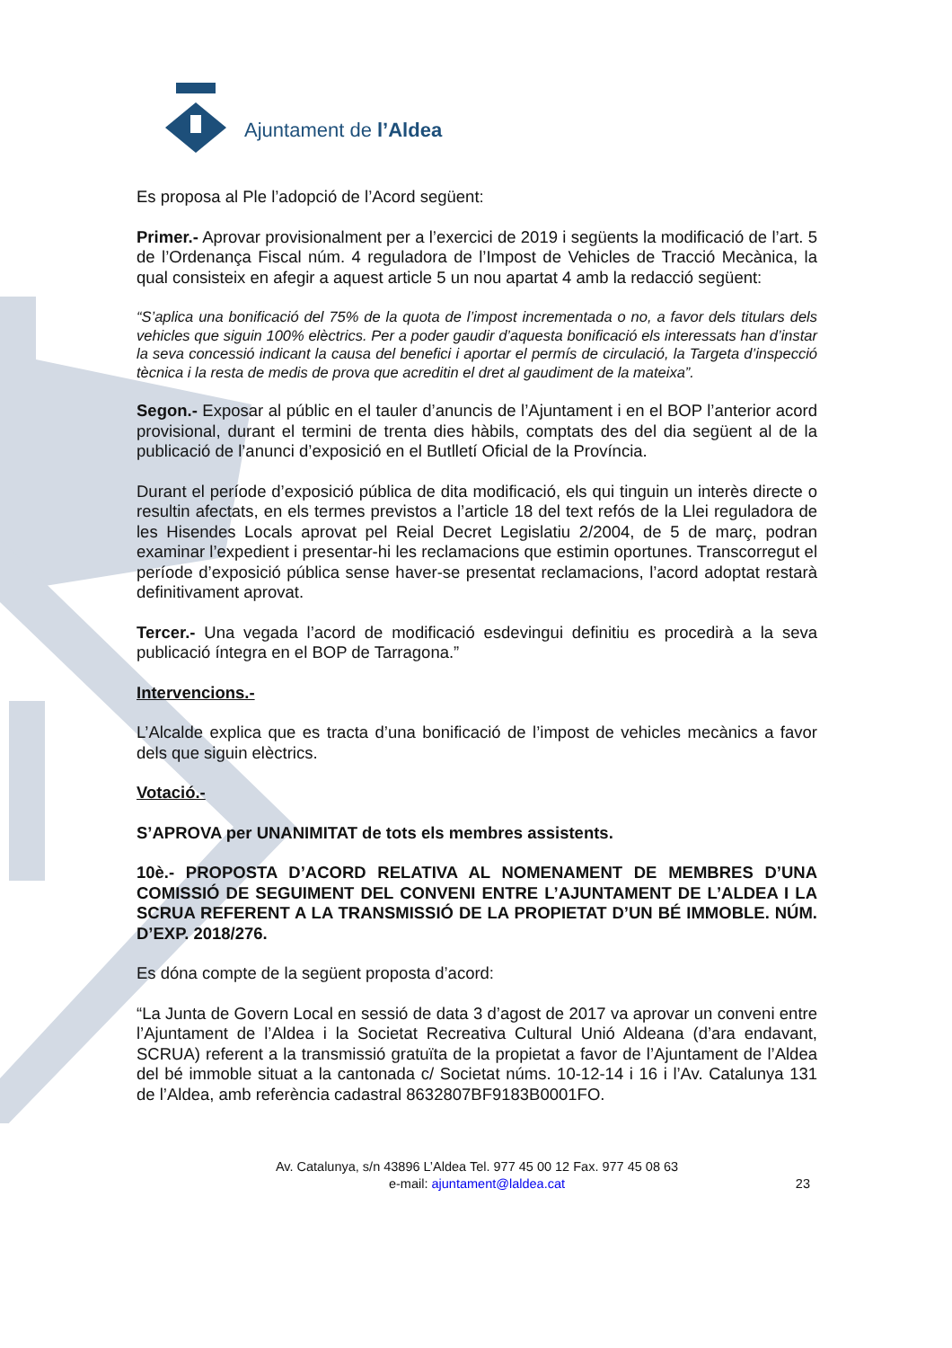Ajuntament de l’Aldea
Es proposa al Ple l’adopció de l’Acord següent:
Primer.- Aprovar provisionalment per a l’exercici de 2019 i següents la modificació de l’art. 5 de l’Ordenança Fiscal núm. 4 reguladora de l’Impost de Vehicles de Tracció Mecànica, la qual consisteix en afegir a aquest article 5 un nou apartat 4 amb la redacció següent:
“S’aplica una bonificació del 75% de la quota de l’impost incrementada o no, a favor dels titulars dels vehicles que siguin 100% elèctrics. Per a poder gaudir d’aquesta bonificació els interessats han d’instar la seva concessió indicant la causa del benefici i aportar el permís de circulació, la Targeta d’inspecció tècnica i la resta de medis de prova que acreditin el dret al gaudiment de la mateixa”.
Segon.- Exposar al públic en el tauler d’anuncis de l’Ajuntament i en el BOP l’anterior acord provisional, durant el termini de trenta dies hàbils, comptats des del dia següent al de la publicació de l’anunci d’exposició en el Butlletí Oficial de la Província.
Durant el període d’exposició pública de dita modificació, els qui tinguin un interès directe o resultin afectats, en els termes previstos a l’article 18 del text refós de la Llei reguladora de les Hisendes Locals aprovat pel Reial Decret Legislatiu 2/2004, de 5 de març, podran examinar l’expedient i presentar-hi les reclamacions que estimin oportunes. Transcorregut el període d’exposició pública sense haver-se presentat reclamacions, l’acord adoptat restarà definitivament aprovat.
Tercer.- Una vegada l’acord de modificació esdevingui definitiu es procedirà a la seva publicació íntegra en el BOP de Tarragona.”
Intervencions.-
L’Alcalde explica que es tracta d’una bonificació de l’impost de vehicles mecànics a favor dels que siguin elèctrics.
Votació.-
S’APROVA per UNANIMITAT de tots els membres assistents.
10è.- PROPOSTA D’ACORD RELATIVA AL NOMENAMENT DE MEMBRES D’UNA COMISSIÓ DE SEGUIMENT DEL CONVENI ENTRE L’AJUNTAMENT DE L’ALDEA I LA SCRUA REFERENT A LA TRANSMISSIÓ DE LA PROPIETAT D’UN BÉ IMMOBLE. NÚM. D’EXP. 2018/276.
Es dóna compte de la següent proposta d’acord:
“La Junta de Govern Local en sessió de data 3 d’agost de 2017 va aprovar un conveni entre l’Ajuntament de l’Aldea i la Societat Recreativa Cultural Unió Aldeana (d’ara endavant, SCRUA) referent a la transmissió gratuïta de la propietat a favor de l’Ajuntament de l’Aldea del bé immoble situat a la cantonada c/ Societat núms. 10-12-14 i 16 i l’Av. Catalunya 131 de l’Aldea, amb referència cadastral 8632807BF9183B0001FO.
Av. Catalunya, s/n 43896 L’Aldea Tel. 977 45 00 12 Fax. 977 45 08 63
e-mail: ajuntament@laldea.cat
23